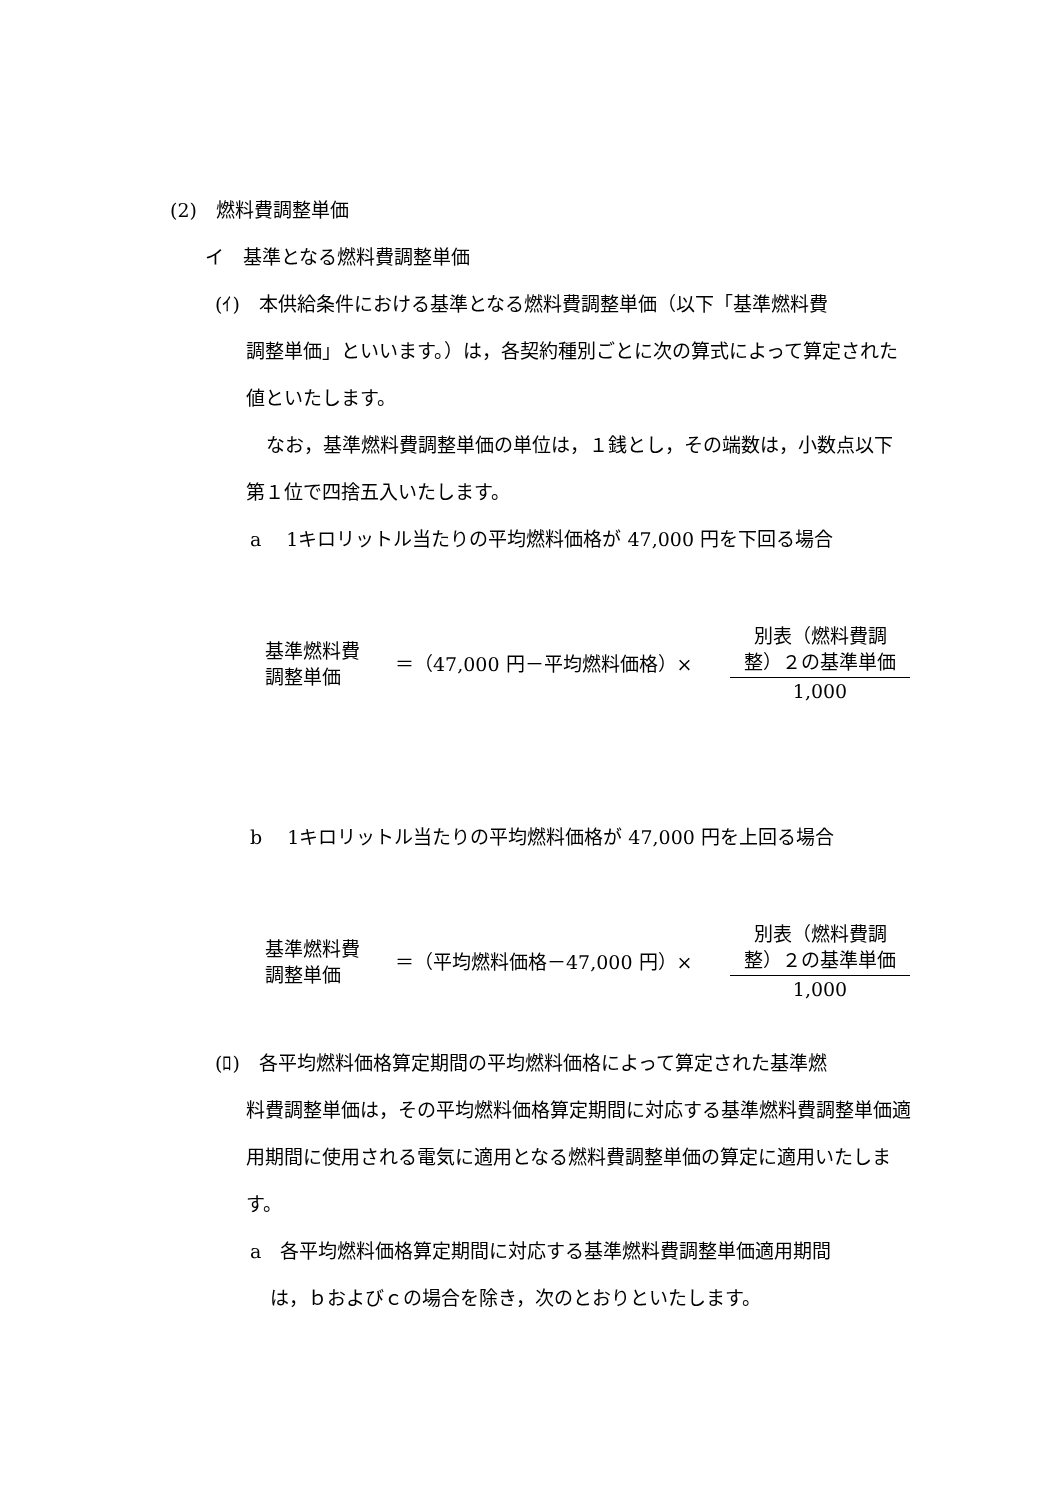(2)　燃料費調整単価
イ　基準となる燃料費調整単価
(ｲ)　本供給条件における基準となる燃料費調整単価（以下「基準燃料費
調整単価」といいます。）は，各契約種別ごとに次の算式によって算定された値といたします。
なお，基準燃料費調整単価の単位は，１銭とし，その端数は，小数点以下第１位で四捨五入いたします。
a　 1キロリットル当たりの平均燃料価格が 47,000 円を下回る場合
基準燃料費
調整単価
＝（47,000 円－平均燃料価格）×
別表（燃料費調
整）２の基準単価
1,000
b　 1キロリットル当たりの平均燃料価格が 47,000 円を上回る場合
基準燃料費
調整単価
＝（平均燃料価格－47,000 円）×
別表（燃料費調
整）２の基準単価
1,000
(ﾛ)　各平均燃料価格算定期間の平均燃料価格によって算定された基準燃
料費調整単価は，その平均燃料価格算定期間に対応する基準燃料費調整単価適用期間に使用される電気に適用となる燃料費調整単価の算定に適用いたします。
a　各平均燃料価格算定期間に対応する基準燃料費調整単価適用期間
は，ｂおよびｃの場合を除き，次のとおりといたします。